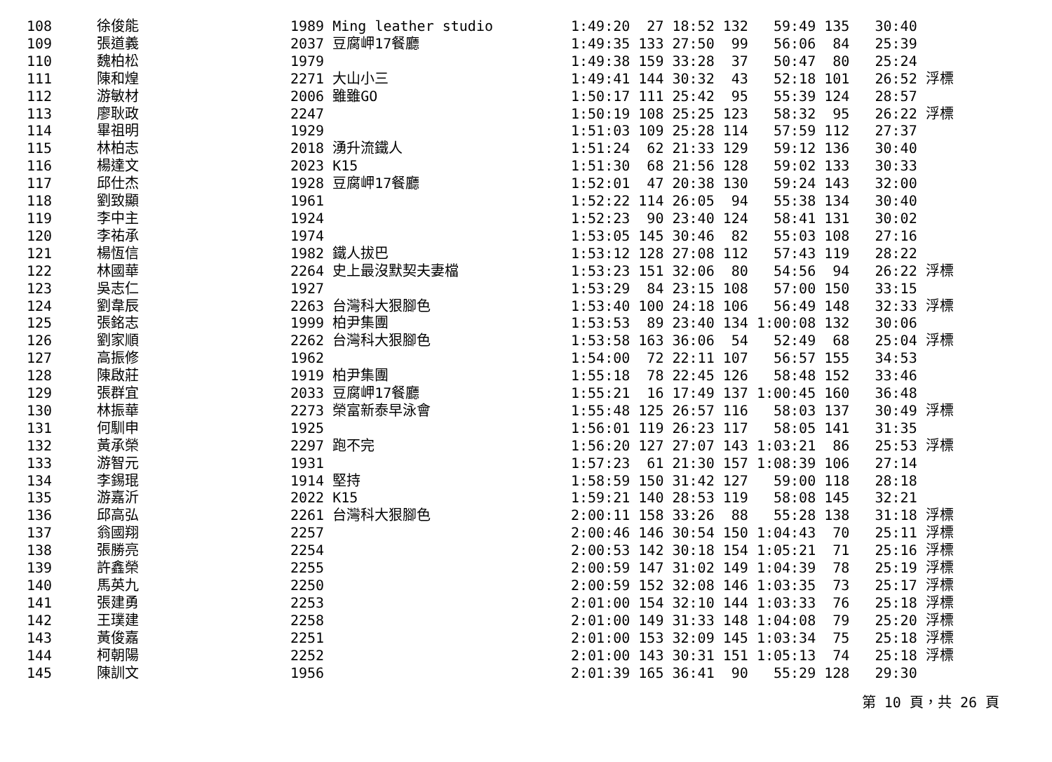| 108 | 徐俊能 | 1989 Ming leather studio | 1:49:20 27 18:52 132 59:49 135 30:40 |
| 109 | 張道義 | 2037 豆腐岬17餐廳 | 1:49:35 133 27:50 99 56:06 84 25:39 |
| 110 | 魏柏松 | 1979 | 1:49:38 159 33:28 37 50:47 80 25:24 |
| 111 | 陳和煌 | 2271 大山小三 | 1:49:41 144 30:32 43 52:18 101 26:52 浮標 |
| 112 | 游敏材 | 2006 雖雖GO | 1:50:17 111 25:42 95 55:39 124 28:57 |
| 113 | 廖耿政 | 2247 | 1:50:19 108 25:25 123 58:32 95 26:22 浮標 |
| 114 | 畢祖明 | 1929 | 1:51:03 109 25:28 114 57:59 112 27:37 |
| 115 | 林柏志 | 2018 湧升流鐵人 | 1:51:24 62 21:33 129 59:12 136 30:40 |
| 116 | 楊達文 | 2023 K15 | 1:51:30 68 21:56 128 59:02 133 30:33 |
| 117 | 邱仕杰 | 1928 豆腐岬17餐廳 | 1:52:01 47 20:38 130 59:24 143 32:00 |
| 118 | 劉致顯 | 1961 | 1:52:22 114 26:05 94 55:38 134 30:40 |
| 119 | 李中主 | 1924 | 1:52:23 90 23:40 124 58:41 131 30:02 |
| 120 | 李祐承 | 1974 | 1:53:05 145 30:46 82 55:03 108 27:16 |
| 121 | 楊恆信 | 1982 鐵人拔巴 | 1:53:12 128 27:08 112 57:43 119 28:22 |
| 122 | 林國華 | 2264 史上最沒默契夫妻檔 | 1:53:23 151 32:06 80 54:56 94 26:22 浮標 |
| 123 | 吳志仁 | 1927 | 1:53:29 84 23:15 108 57:00 150 33:15 |
| 124 | 劉韋辰 | 2263 台灣科大狠腳色 | 1:53:40 100 24:18 106 56:49 148 32:33 浮標 |
| 125 | 張銘志 | 1999 柏尹集團 | 1:53:53 89 23:40 134 1:00:08 132 30:06 |
| 126 | 劉家順 | 2262 台灣科大狠腳色 | 1:53:58 163 36:06 54 52:49 68 25:04 浮標 |
| 127 | 高振修 | 1962 | 1:54:00 72 22:11 107 56:57 155 34:53 |
| 128 | 陳啟莊 | 1919 柏尹集團 | 1:55:18 78 22:45 126 58:48 152 33:46 |
| 129 | 張群宜 | 2033 豆腐岬17餐廳 | 1:55:21 16 17:49 137 1:00:45 160 36:48 |
| 130 | 林振華 | 2273 榮富新泰早泳會 | 1:55:48 125 26:57 116 58:03 137 30:49 浮標 |
| 131 | 何馴申 | 1925 | 1:56:01 119 26:23 117 58:05 141 31:35 |
| 132 | 黃承榮 | 2297 跑不完 | 1:56:20 127 27:07 143 1:03:21 86 25:53 浮標 |
| 133 | 游智元 | 1931 | 1:57:23 61 21:30 157 1:08:39 106 27:14 |
| 134 | 李錫琨 | 1914 堅持 | 1:58:59 150 31:42 127 59:00 118 28:18 |
| 135 | 游嘉沂 | 2022 K15 | 1:59:21 140 28:53 119 58:08 145 32:21 |
| 136 | 邱高弘 | 2261 台灣科大狠腳色 | 2:00:11 158 33:26 88 55:28 138 31:18 浮標 |
| 137 | 翁國翔 | 2257 | 2:00:46 146 30:54 150 1:04:43 70 25:11 浮標 |
| 138 | 張勝亮 | 2254 | 2:00:53 142 30:18 154 1:05:21 71 25:16 浮標 |
| 139 | 許鑫榮 | 2255 | 2:00:59 147 31:02 149 1:04:39 78 25:19 浮標 |
| 140 | 馬英九 | 2250 | 2:00:59 152 32:08 146 1:03:35 73 25:17 浮標 |
| 141 | 張建勇 | 2253 | 2:01:00 154 32:10 144 1:03:33 76 25:18 浮標 |
| 142 | 王璞建 | 2258 | 2:01:00 149 31:33 148 1:04:08 79 25:20 浮標 |
| 143 | 黃俊嘉 | 2251 | 2:01:00 153 32:09 145 1:03:34 75 25:18 浮標 |
| 144 | 柯朝陽 | 2252 | 2:01:00 143 30:31 151 1:05:13 74 25:18 浮標 |
| 145 | 陳訓文 | 1956 | 2:01:39 165 36:41 90 55:29 128 29:30 |
第 10 頁，共 26 頁